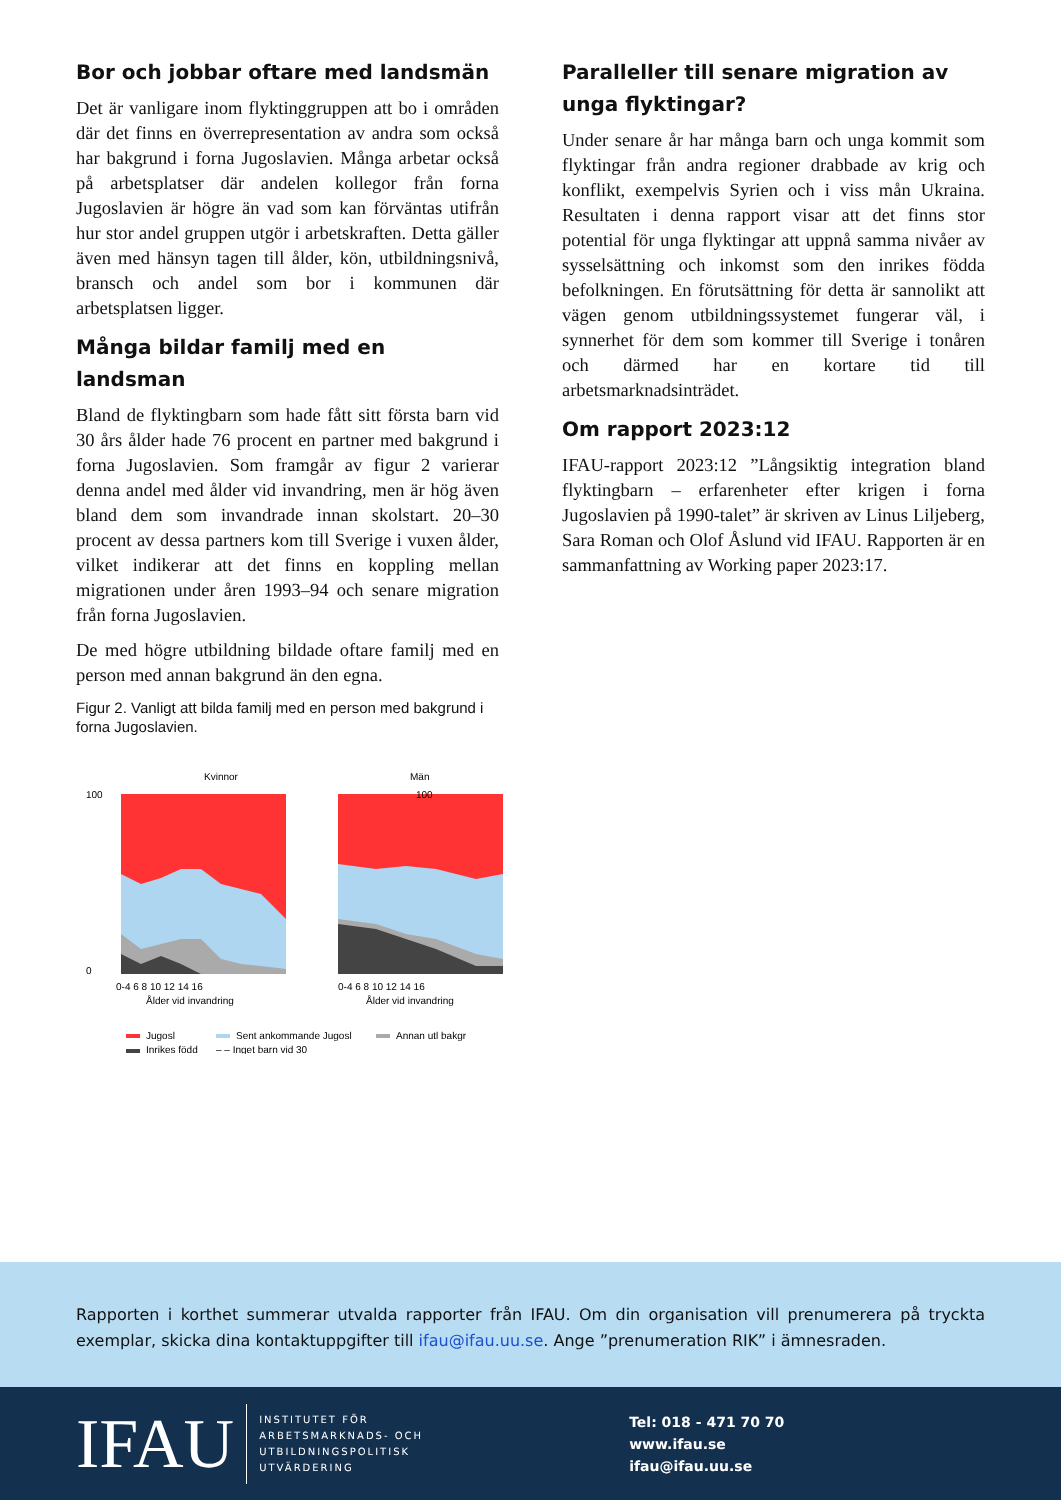Bor och jobbar oftare med landsmän
Det är vanligare inom flyktinggruppen att bo i områden där det finns en överrepresentation av andra som också har bakgrund i forna Jugoslavien. Många arbetar också på arbetsplatser där andelen kollegor från forna Jugoslavien är högre än vad som kan förväntas utifrån hur stor andel gruppen utgör i arbetskraften. Detta gäller även med hänsyn tagen till ålder, kön, utbildningsnivå, bransch och andel som bor i kommunen där arbetsplatsen ligger.
Många bildar familj med en landsman
Bland de flyktingbarn som hade fått sitt första barn vid 30 års ålder hade 76 procent en partner med bakgrund i forna Jugoslavien. Som framgår av figur 2 varierar denna andel med ålder vid invandring, men är hög även bland dem som invandrade innan skolstart. 20–30 procent av dessa partners kom till Sverige i vuxen ålder, vilket indikerar att det finns en koppling mellan migrationen under åren 1993–94 och senare migration från forna Jugoslavien.
De med högre utbildning bildade oftare familj med en person med annan bakgrund än den egna.
Figur 2. Vanligt att bilda familj med en person med bakgrund i forna Jugoslavien.
Kvinnor
Män
100
0
100
0-4 6 8 10 12 14 16
Ålder vid invandring
0-4 6 8 10 12 14 16
Ålder vid invandring
Jugosl
Sent ankommande Jugosl
Annan utl bakgr
Inrikes född
– – Inget barn vid 30
Paralleller till senare migration av unga flyktingar?
Under senare år har många barn och unga kommit som flyktingar från andra regioner drabbade av krig och konflikt, exempelvis Syrien och i viss mån Ukraina. Resultaten i denna rapport visar att det finns stor potential för unga flyktingar att uppnå samma nivåer av sysselsättning och inkomst som den inrikes födda befolkningen. En förutsättning för detta är sannolikt att vägen genom utbildningssystemet fungerar väl, i synnerhet för dem som kommer till Sverige i tonåren och därmed har en kortare tid till arbetsmarknadsinträdet.
Om rapport 2023:12
IFAU-rapport 2023:12 ”Långsiktig integration bland flyktingbarn – erfarenheter efter krigen i forna Jugoslavien på 1990-talet” är skriven av Linus Liljeberg, Sara Roman och Olof Åslund vid IFAU. Rapporten är en sammanfattning av Working paper 2023:17.
Rapporten i korthet summerar utvalda rapporter från IFAU. Om din organisation vill prenumerera på tryckta exemplar, skicka dina kontaktuppgifter till ifau@ifau.uu.se. Ange ”prenumeration RIK” i ämnesraden.
IFAU
INSTITUTET FÖR
ARBETSMARKNADS- OCH
UTBILDNINGSPOLITISK
UTVÄRDERING
Tel: 018 - 471 70 70
www.ifau.se
ifau@ifau.uu.se